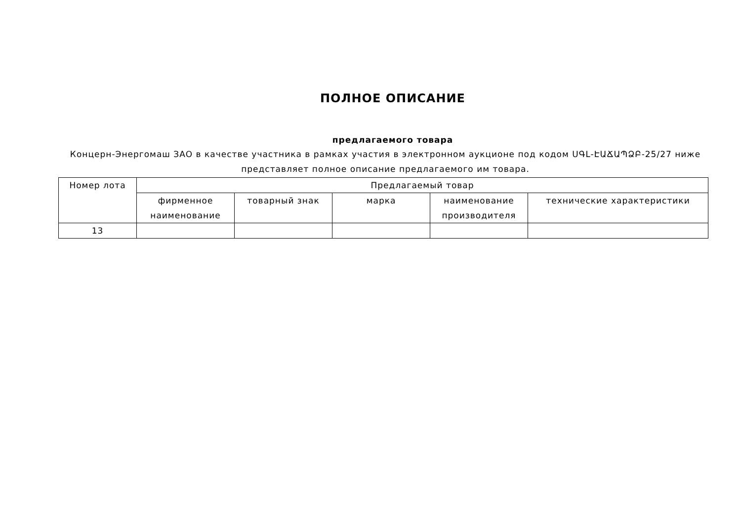ПОЛНОЕ ОПИСАНИЕ
предлагаемого товара
Концерн-Энергомаш ЗАО в качестве участника в рамках участия в электронном аукционе под кодом ՍԳԼ-ԷԱՃԱՊՁԲ-25/27 ниже представляет полное описание предлагаемого им товара.
| Номер лота | Предлагаемый товар | | | | |
| --- | --- | --- | --- | --- | --- |
| | фирменное наименование | товарный знак | марка | наименование производителя | технические характеристики |
| 13 | | | | | |